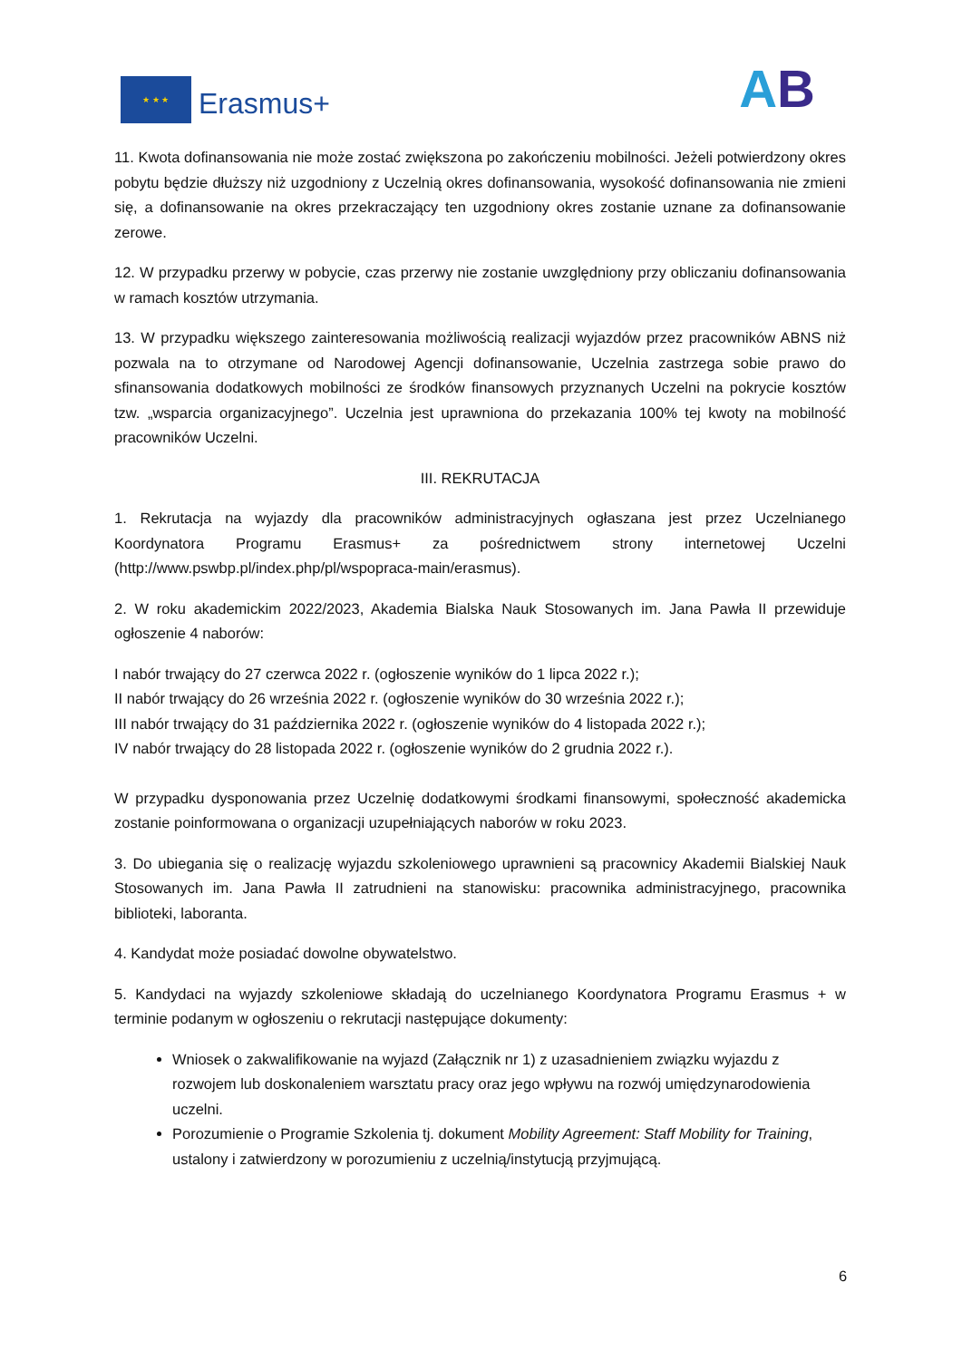★ ★ ★
Erasmus+ AB
11. Kwota dofinansowania nie może zostać zwiększona po zakończeniu mobilności. Jeżeli potwierdzony okres pobytu będzie dłuższy niż uzgodniony z Uczelnią okres dofinansowania, wysokość dofinansowania nie zmieni się, a dofinansowanie na okres przekraczający ten uzgodniony okres zostanie uznane za dofinansowanie zerowe.
12. W przypadku przerwy w pobycie, czas przerwy nie zostanie uwzględniony przy obliczaniu dofinansowania w ramach kosztów utrzymania.
13. W przypadku większego zainteresowania możliwością realizacji wyjazdów przez pracowników ABNS niż pozwala na to otrzymane od Narodowej Agencji dofinansowanie, Uczelnia zastrzega sobie prawo do sfinansowania dodatkowych mobilności ze środków finansowych przyznanych Uczelni na pokrycie kosztów tzw. „wsparcia organizacyjnego”. Uczelnia jest uprawniona do przekazania 100% tej kwoty na mobilność pracowników Uczelni.
III. REKRUTACJA
1. Rekrutacja na wyjazdy dla pracowników administracyjnych ogłaszana jest przez Uczelnianego Koordynatora Programu Erasmus+ za pośrednictwem strony internetowej Uczelni (http://www.pswbp.pl/index.php/pl/wspopraca-main/erasmus).
2. W roku akademickim 2022/2023, Akademia Bialska Nauk Stosowanych im. Jana Pawła II przewiduje ogłoszenie 4 naborów:
I nabór trwający do 27 czerwca 2022 r. (ogłoszenie wyników do 1 lipca 2022 r.);
II nabór trwający do 26 września 2022 r. (ogłoszenie wyników do 30 września 2022 r.);
III nabór trwający do 31 października 2022 r. (ogłoszenie wyników do 4 listopada 2022 r.);
IV nabór trwający do 28 listopada 2022 r. (ogłoszenie wyników do 2 grudnia 2022 r.).
W przypadku dysponowania przez Uczelnię dodatkowymi środkami finansowymi, społeczność akademicka zostanie poinformowana o organizacji uzupełniających naborów w roku 2023.
3. Do ubiegania się o realizację wyjazdu szkoleniowego uprawnieni są pracownicy Akademii Bialskiej Nauk Stosowanych im. Jana Pawła II zatrudnieni na stanowisku: pracownika administracyjnego, pracownika biblioteki, laboranta.
4. Kandydat może posiadać dowolne obywatelstwo.
5. Kandydaci na wyjazdy szkoleniowe składają do uczelnianego Koordynatora Programu Erasmus + w terminie podanym w ogłoszeniu o rekrutacji następujące dokumenty:
Wniosek o zakwalifikowanie na wyjazd (Załącznik nr 1) z uzasadnieniem związku wyjazdu z rozwojem lub doskonaleniem warsztatu pracy oraz jego wpływu na rozwój umiędzynarodowienia uczelni.
Porozumienie o Programie Szkolenia tj. dokument Mobility Agreement: Staff Mobility for Training, ustalony i zatwierdzony w porozumieniu z uczelnią/instytucją przyjmującą.
6